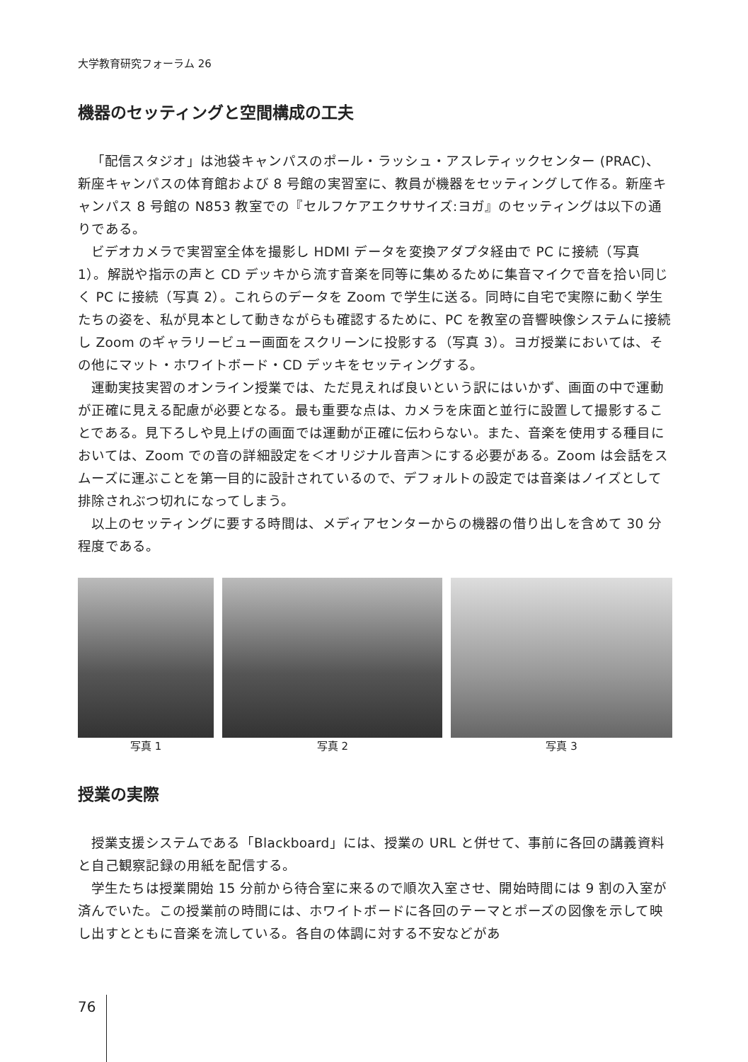大学教育研究フォーラム 26
機器のセッティングと空間構成の工夫
「配信スタジオ」は池袋キャンパスのポール・ラッシュ・アスレティックセンター (PRAC)、新座キャンパスの体育館および 8 号館の実習室に、教員が機器をセッティングして作る。新座キャンパス 8 号館の N853 教室での『セルフケアエクササイズ:ヨガ』のセッティングは以下の通りである。
ビデオカメラで実習室全体を撮影し HDMI データを変換アダプタ経由で PC に接続（写真 1）。解説や指示の声と CD デッキから流す音楽を同等に集めるために集音マイクで音を拾い同じく PC に接続（写真 2）。これらのデータを Zoom で学生に送る。同時に自宅で実際に動く学生たちの姿を、私が見本として動きながらも確認するために、PC を教室の音響映像システムに接続し Zoom のギャラリービュー画面をスクリーンに投影する（写真 3）。ヨガ授業においては、その他にマット・ホワイトボード・CD デッキをセッティングする。
運動実技実習のオンライン授業では、ただ見えれば良いという訳にはいかず、画面の中で運動が正確に見える配慮が必要となる。最も重要な点は、カメラを床面と並行に設置して撮影することである。見下ろしや見上げの画面では運動が正確に伝わらない。また、音楽を使用する種目においては、Zoom での音の詳細設定を＜オリジナル音声＞にする必要がある。Zoom は会話をスムーズに運ぶことを第一目的に設計されているので、デフォルトの設定では音楽はノイズとして排除されぶつ切れになってしまう。
以上のセッティングに要する時間は、メディアセンターからの機器の借り出しを含めて 30 分程度である。
写真 1 写真 2 写真 3
授業の実際
授業支援システムである「Blackboard」には、授業の URL と併せて、事前に各回の講義資料と自己観察記録の用紙を配信する。
学生たちは授業開始 15 分前から待合室に来るので順次入室させ、開始時間には 9 割の入室が済んでいた。この授業前の時間には、ホワイトボードに各回のテーマとポーズの図像を示して映し出すとともに音楽を流している。各自の体調に対する不安などがあ
76